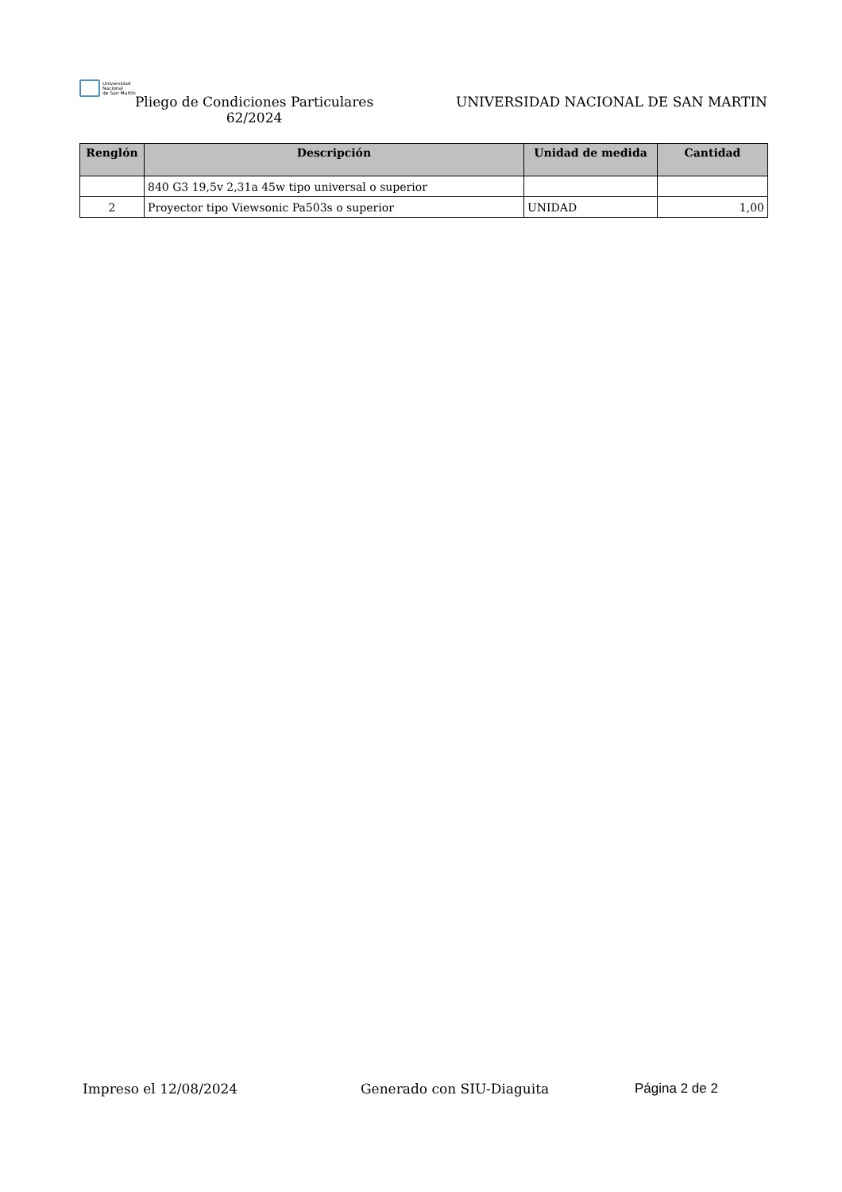Universidad
Nacional
de San Martín
Pliego de Condiciones Particulares
62/2024
UNIVERSIDAD NACIONAL DE SAN MARTIN
| Renglón | Descripción | Unidad de medida | Cantidad |
| --- | --- | --- | --- |
| | 840 G3 19,5v 2,31a 45w tipo universal o superior | | |
| 2 | Proyector tipo Viewsonic Pa503s o superior | UNIDAD | 1,00 |
Impreso el 12/08/2024 Generado con SIU-Diaguita Página 2 de 2